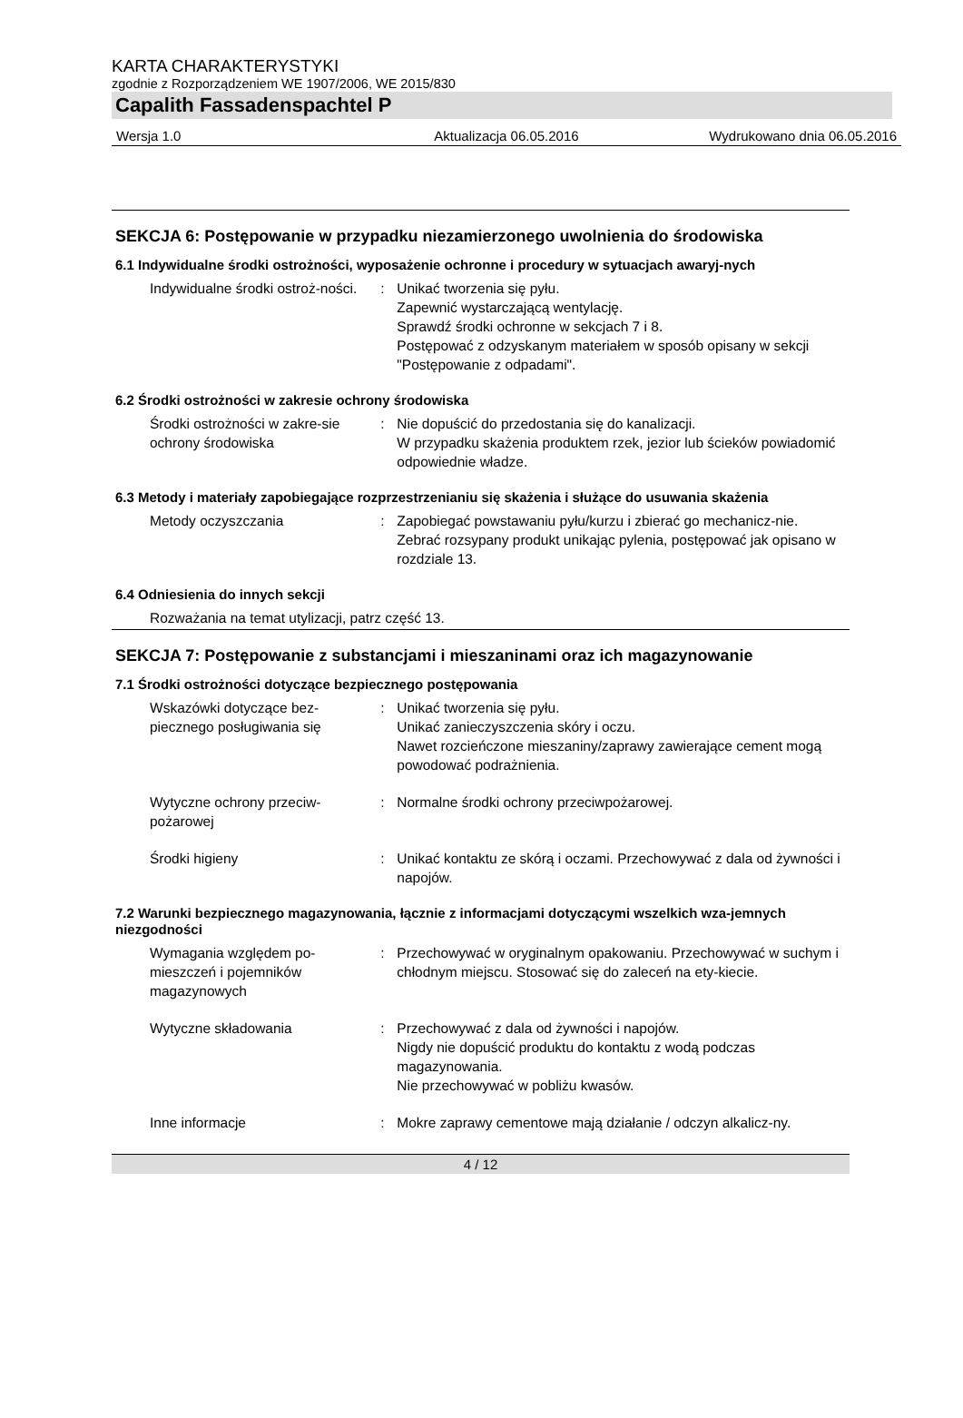KARTA CHARAKTERYSTYKI
zgodnie z Rozporządzeniem WE 1907/2006, WE 2015/830
Capalith Fassadenspachtel P
Wersja 1.0 Aktualizacja 06.05.2016 Wydrukowano dnia 06.05.2016
SEKCJA 6: Postępowanie w przypadku niezamierzonego uwolnienia do środowiska
6.1 Indywidualne środki ostrożności, wyposażenie ochronne i procedury w sytuacjach awaryj-nych
Indywidualne środki ostroż-ności.
: Unikać tworzenia się pyłu.
Zapewnić wystarczającą wentylację.
Sprawdź środki ochronne w sekcjach 7 i 8.
Postępować z odzyskanym materiałem w sposób opisany w sekcji "Postępowanie z odpadami".
6.2 Środki ostrożności w zakresie ochrony środowiska
Środki ostrożności w zakre-sie ochrony środowiska
: Nie dopuścić do przedostania się do kanalizacji.
W przypadku skażenia produktem rzek, jezior lub ścieków powiadomić odpowiednie władze.
6.3 Metody i materiały zapobiegające rozprzestrzenianiu się skażenia i służące do usuwania skażenia
Metody oczyszczania : Zapobiegać powstawaniu pyłu/kurzu i zbierać go mechanicz-nie.
Zebrać rozsypany produkt unikając pylenia, postępować jak opisano w rozdziale 13.
6.4 Odniesienia do innych sekcji
Rozważania na temat utylizacji, patrz część 13.
SEKCJA 7: Postępowanie z substancjami i mieszaninami oraz ich magazynowanie
7.1 Środki ostrożności dotyczące bezpiecznego postępowania
Wskazówki dotyczące bez-piecznego posługiwania się
: Unikać tworzenia się pyłu.
Unikać zanieczyszczenia skóry i oczu.
Nawet rozcieńczone mieszaniny/zaprawy zawierające cement mogą powodować podrażnienia.
Wytyczne ochrony przeciw-pożarowej
: Normalne środki ochrony przeciwpożarowej.
Środki higieny : Unikać kontaktu ze skórą i oczami. Przechowywać z dala od żywności i napojów.
7.2 Warunki bezpiecznego magazynowania, łącznie z informacjami dotyczącymi wszelkich wza-jemnych niezgodności
Wymagania względem po-mieszczeń i pojemników magazynowych
: Przechowywać w oryginalnym opakowaniu. Przechowywać w suchym i chłodnym miejscu. Stosować się do zaleceń na ety-kiecie.
Wytyczne składowania : Przechowywać z dala od żywności i napojów.
Nigdy nie dopuścić produktu do kontaktu z wodą podczas magazynowania.
Nie przechowywać w pobliżu kwasów.
Inne informacje : Mokre zaprawy cementowe mają działanie / odczyn alkalicz-ny.
4 / 12